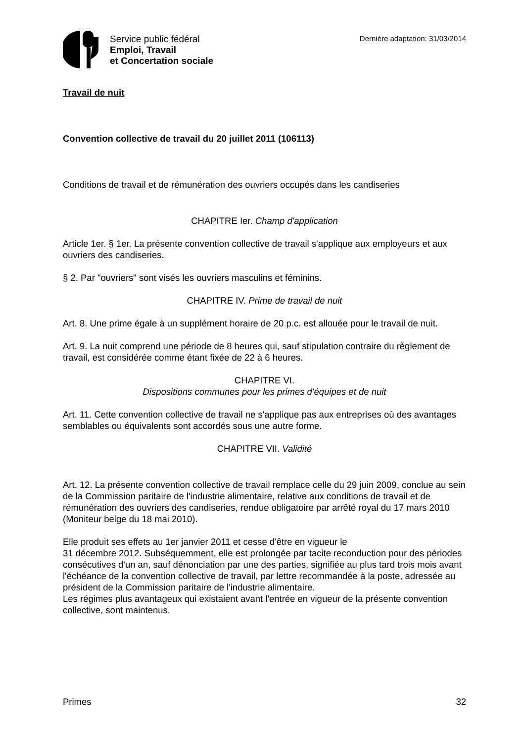Service public fédéral
Emploi, Travail
et Concertation sociale
Dernière adaptation: 31/03/2014
Travail de nuit
Convention collective de travail du 20 juillet 2011 (106113)
Conditions de travail et de rémunération des ouvriers occupés dans les candiseries
CHAPITRE Ier. Champ d'application
Article 1er. § 1er. La présente convention collective de travail s'applique aux employeurs et aux ouvriers des candiseries.
§ 2. Par "ouvriers" sont visés les ouvriers masculins et féminins.
CHAPITRE IV. Prime de travail de nuit
Art. 8. Une prime égale à un supplément horaire de 20 p.c. est allouée pour le travail de nuit.
Art. 9. La nuit comprend une période de 8 heures qui, sauf stipulation contraire du règlement de travail, est considérée comme étant fixée de 22 à 6 heures.
CHAPITRE VI.
Dispositions communes pour les primes d'équipes et de nuit
Art. 11. Cette convention collective de travail ne s'applique pas aux entreprises où des avantages semblables ou équivalents sont accordés sous une autre forme.
CHAPITRE VII. Validité
Art. 12. La présente convention collective de travail remplace celle du 29 juin 2009, conclue au sein de la Commission paritaire de l'industrie alimentaire, relative aux conditions de travail et de rémunération des ouvriers des candiseries, rendue obligatoire par arrêté royal du 17 mars 2010 (Moniteur belge du 18 mai 2010).
Elle produit ses effets au 1er janvier 2011 et cesse d'être en vigueur le
31 décembre 2012. Subséquemment, elle est prolongée par tacite reconduction pour des périodes consécutives d'un an, sauf dénonciation par une des parties, signifiée au plus tard trois mois avant l'échéance de la convention collective de travail, par lettre recommandée à la poste, adressée au président de la Commission paritaire de l'industrie alimentaire.
Les régimes plus avantageux qui existaient avant l'entrée en vigueur de la présente convention collective, sont maintenus.
Primes 32